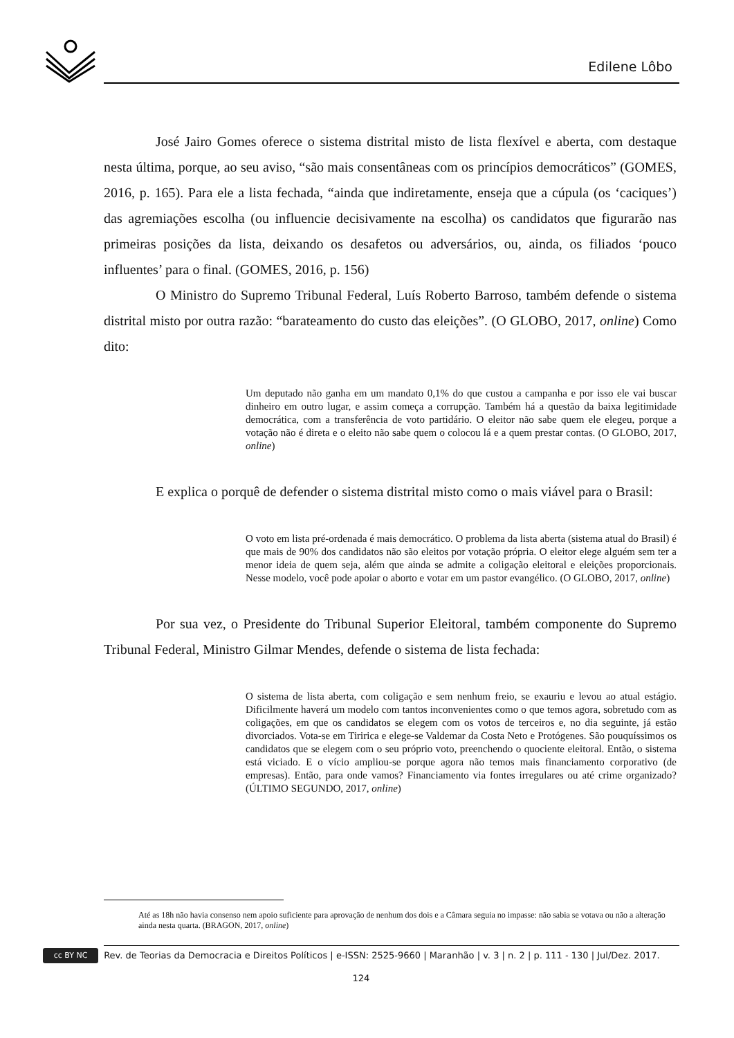Edilene Lôbo
José Jairo Gomes oferece o sistema distrital misto de lista flexível e aberta, com destaque nesta última, porque, ao seu aviso, “são mais consentâneas com os princípios democráticos” (GOMES, 2016, p. 165). Para ele a lista fechada, “ainda que indiretamente, enseja que a cúpula (os ‘caciques’) das agremiações escolha (ou influencie decisivamente na escolha) os candidatos que figurarão nas primeiras posições da lista, deixando os desafetos ou adversários, ou, ainda, os filiados ‘pouco influentes’ para o final. (GOMES, 2016, p. 156)
O Ministro do Supremo Tribunal Federal, Luís Roberto Barroso, também defende o sistema distrital misto por outra razão: “barateamento do custo das eleições”. (O GLOBO, 2017, online) Como dito:
Um deputado não ganha em um mandato 0,1% do que custou a campanha e por isso ele vai buscar dinheiro em outro lugar, e assim começa a corrupção. Também há a questão da baixa legitimidade democrática, com a transferência de voto partidário. O eleitor não sabe quem ele elegeu, porque a votação não é direta e o eleito não sabe quem o colocou lá e a quem prestar contas. (O GLOBO, 2017, online)
E explica o porquê de defender o sistema distrital misto como o mais viável para o Brasil:
O voto em lista pré-ordenada é mais democrático. O problema da lista aberta (sistema atual do Brasil) é que mais de 90% dos candidatos não são eleitos por votação própria. O eleitor elege alguém sem ter a menor ideia de quem seja, além que ainda se admite a coligação eleitoral e eleições proporcionais. Nesse modelo, você pode apoiar o aborto e votar em um pastor evangélico. (O GLOBO, 2017, online)
Por sua vez, o Presidente do Tribunal Superior Eleitoral, também componente do Supremo Tribunal Federal, Ministro Gilmar Mendes, defende o sistema de lista fechada:
O sistema de lista aberta, com coligação e sem nenhum freio, se exauriu e levou ao atual estágio. Dificilmente haverá um modelo com tantos inconvenientes como o que temos agora, sobretudo com as coligações, em que os candidatos se elegem com os votos de terceiros e, no dia seguinte, já estão divorciados. Vota-se em Tiririca e elege-se Valdemar da Costa Neto e Protógenes. São pouquíssimos os candidatos que se elegem com o seu próprio voto, preenchendo o quociente eleitoral. Então, o sistema está viciado. E o vício ampliou-se porque agora não temos mais financiamento corporativo (de empresas). Então, para onde vamos? Financiamento via fontes irregulares ou até crime organizado? (ÚLTIMO SEGUNDO, 2017, online)
Até as 18h não havia consenso nem apoio suficiente para aprovação de nenhum dos dois e a Câmara seguia no impasse: não sabia se votava ou não a alteração ainda nesta quarta. (BRAGON, 2017, online)
cc BY NC Rev. de Teorias da Democracia e Direitos Políticos | e-ISSN: 2525-9660 | Maranhão | v. 3 | n. 2 | p. 111 - 130 | Jul/Dez. 2017.
124